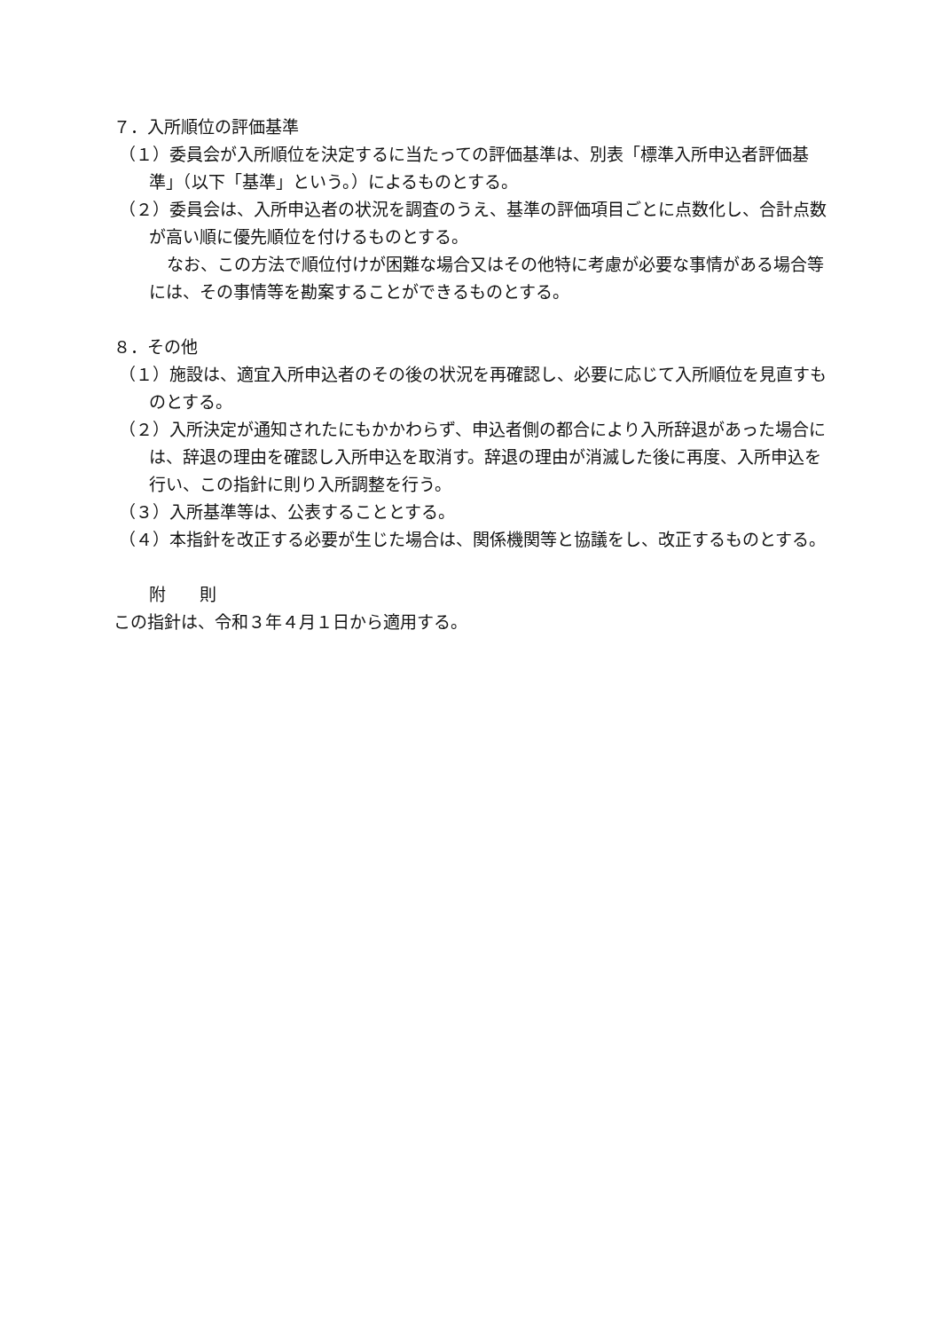７．入所順位の評価基準
（１）委員会が入所順位を決定するに当たっての評価基準は、別表「標準入所申込者評価基準」（以下「基準」という。）によるものとする。
（２）委員会は、入所申込者の状況を調査のうえ、基準の評価項目ごとに点数化し、合計点数が高い順に優先順位を付けるものとする。
なお、この方法で順位付けが困難な場合又はその他特に考慮が必要な事情がある場合等には、その事情等を勘案することができるものとする。
８．その他
（１）施設は、適宜入所申込者のその後の状況を再確認し、必要に応じて入所順位を見直すものとする。
（２）入所決定が通知されたにもかかわらず、申込者側の都合により入所辞退があった場合には、辞退の理由を確認し入所申込を取消す。辞退の理由が消滅した後に再度、入所申込を行い、この指針に則り入所調整を行う。
（３）入所基準等は、公表することとする。
（４）本指針を改正する必要が生じた場合は、関係機関等と協議をし、改正するものとする。
附　　則
この指針は、令和３年４月１日から適用する。